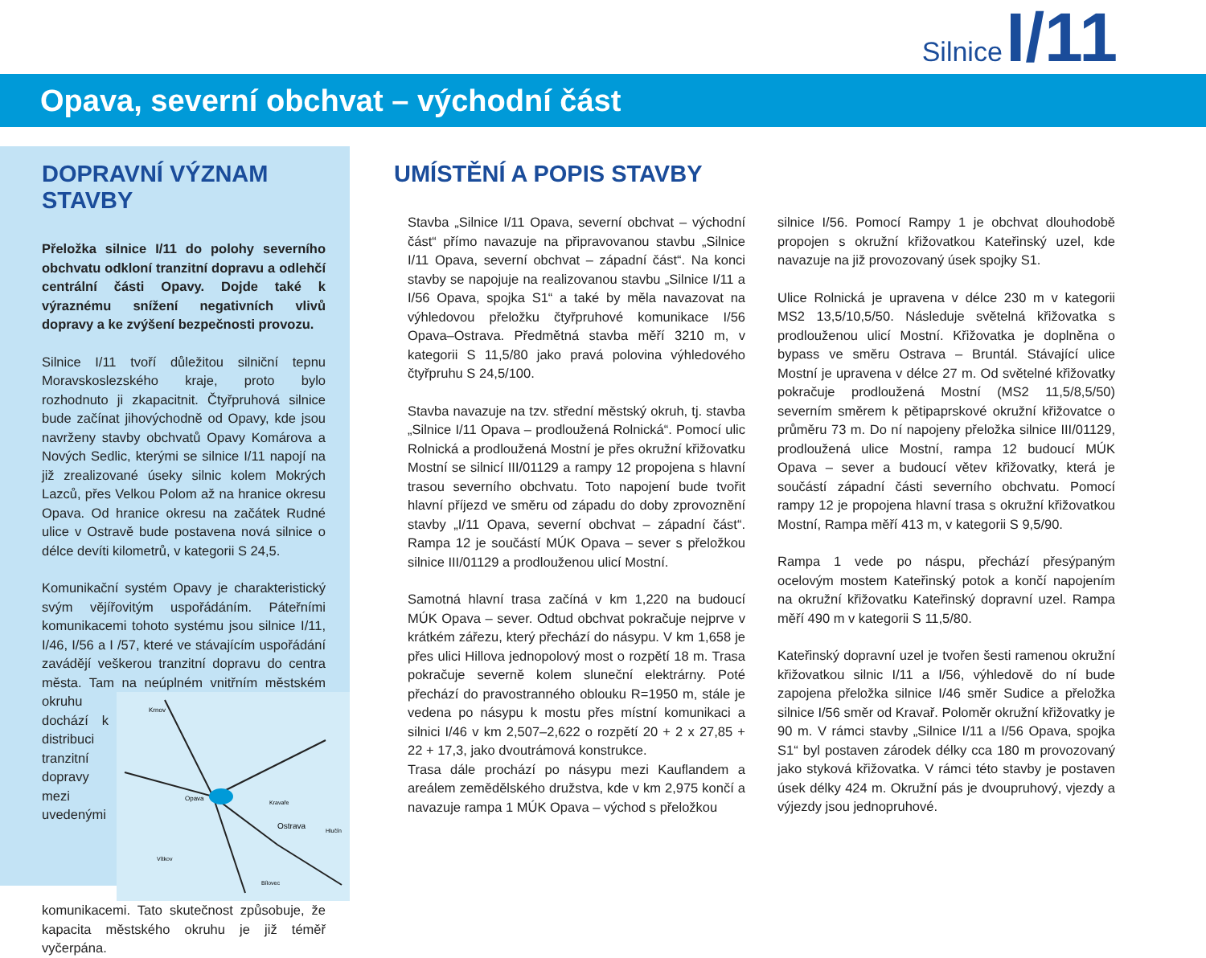Silnice I/11
Opava, severní obchvat – východní část
DOPRAVNÍ VÝZNAM STAVBY
Přeložka silnice I/11 do polohy severního obchvatu odkloní tranzitní dopravu a odlehčí centrální části Opavy. Dojde také k výraznému snížení negativních vlivů dopravy a ke zvýšení bezpečnosti provozu.
Silnice I/11 tvoří důležitou silniční tepnu Moravskoslezského kraje, proto bylo rozhodnuto ji zkapacitnit. Čtyřpruhová silnice bude začínat jihovýchodně od Opavy, kde jsou navrženy stavby obchvatů Opavy Komárova a Nových Sedlic, kterými se silnice I/11 napojí na již zrealizované úseky silnic kolem Mokrých Lazců, přes Velkou Polom až na hranice okresu Opava. Od hranice okresu na začátek Rudné ulice v Ostravě bude postavena nová silnice o délce devíti kilometrů, v kategorii S 24,5.
Komunikační systém Opavy je charakteristický svým vějířovitým uspořádáním. Páteřními komunikacemi tohoto systému jsou silnice I/11, I/46, I/56 a I /57, které ve stávajícím uspořádání zavádějí veškerou tranzitní dopravu do centra města. Tam na neúplném vnitřním
Krnov
Opava
Ostrava
Kravaře
Hlučín
Vítkov
Bílovec
městském okruhu dochází k distribuci tranzitní dopravy mezi uvedenými komunikacemi. Tato skutečnost způsobuje, že kapacita městského okruhu je již téměř vyčerpána.
UMÍSTĚNÍ A POPIS STAVBY
Stavba „Silnice I/11 Opava, severní obchvat – východní část“ přímo navazuje na připravovanou stavbu „Silnice I/11 Opava, severní obchvat – západní část“. Na konci stavby se napojuje na realizovanou stavbu „Silnice I/11 a I/56 Opava, spojka S1“ a také by měla navazovat na výhledovou přeložku čtyřpruhové komunikace I/56 Opava–Ostrava. Předmětná stavba měří 3210 m, v kategorii S 11,5/80 jako pravá polovina výhledového čtyřpruhu S 24,5/100.
Stavba navazuje na tzv. střední městský okruh, tj. stavba „Silnice I/11 Opava – prodloužená Rolnická“. Pomocí ulic Rolnická a prodloužená Mostní je přes okružní křižovatku Mostní se silnicí III/01129 a rampy 12 propojena s hlavní trasou severního obchvatu. Toto napojení bude tvořit hlavní příjezd ve směru od západu do doby zprovoznění stavby „I/11 Opava, severní obchvat – západní část“. Rampa 12 je součástí MÚK Opava – sever s přeložkou silnice III/01129 a prodlouženou ulicí Mostní.
Samotná hlavní trasa začíná v km 1,220 na budoucí MÚK Opava – sever. Odtud obchvat pokračuje nejprve v krátkém zářezu, který přechází do násypu. V km 1,658 je přes ulici Hillova jednopolový most o rozpětí 18 m. Trasa pokračuje severně kolem sluneční elektrárny. Poté přechází do pravostranného oblouku R=1950 m, stále je vedena po násypu k mostu přes místní komunikaci a silnici I/46 v km 2,507–2,622 o rozpětí 20 + 2 x 27,85 + 22 + 17,3, jako dvoutrámová konstrukce.
Trasa dále prochází po násypu mezi Kauflandem a areálem zemědělského družstva, kde v km 2,975 končí a navazuje rampa 1 MÚK Opava – východ s přeložkou
silnice I/56. Pomocí Rampy 1 je obchvat dlouhodobě propojen s okružní křižovatkou Kateřinský uzel, kde navazuje na již provozovaný úsek spojky S1.
Ulice Rolnická je upravena v délce 230 m v kategorii MS2 13,5/10,5/50. Následuje světelná křižovatka s prodlouženou ulicí Mostní. Křižovatka je doplněna o bypass ve směru Ostrava – Bruntál. Stávající ulice Mostní je upravena v délce 27 m. Od světelné křižovatky pokračuje prodloužená Mostní (MS2 11,5/8,5/50) severním směrem k pětipaprskové okružní křižovatce o průměru 73 m. Do ní napojeny přeložka silnice III/01129, prodloužená ulice Mostní, rampa 12 budoucí MÚK Opava – sever a budoucí větev křižovatky, která je součástí západní části severního obchvatu. Pomocí rampy 12 je propojena hlavní trasa s okružní křižovatkou Mostní, Rampa měří 413 m, v kategorii S 9,5/90.
Rampa 1 vede po náspu, přechází přesýpaným ocelovým mostem Kateřinský potok a končí napojením na okružní křižovatku Kateřinský dopravní uzel. Rampa měří 490 m v kategorii S 11,5/80.
Kateřinský dopravní uzel je tvořen šesti ramenou okružní křižovatkou silnic I/11 a I/56, výhledově do ní bude zapojena přeložka silnice I/46 směr Sudice a přeložka silnice I/56 směr od Kravař. Poloměr okružní křižovatky je 90 m. V rámci stavby „Silnice I/11 a I/56 Opava, spojka S1“ byl postaven zárodek délky cca 180 m provozovaný jako styková křižovatka. V rámci této stavby je postaven úsek délky 424 m. Okružní pás je dvoupruhový, vjezdy a výjezdy jsou jednopruhové.